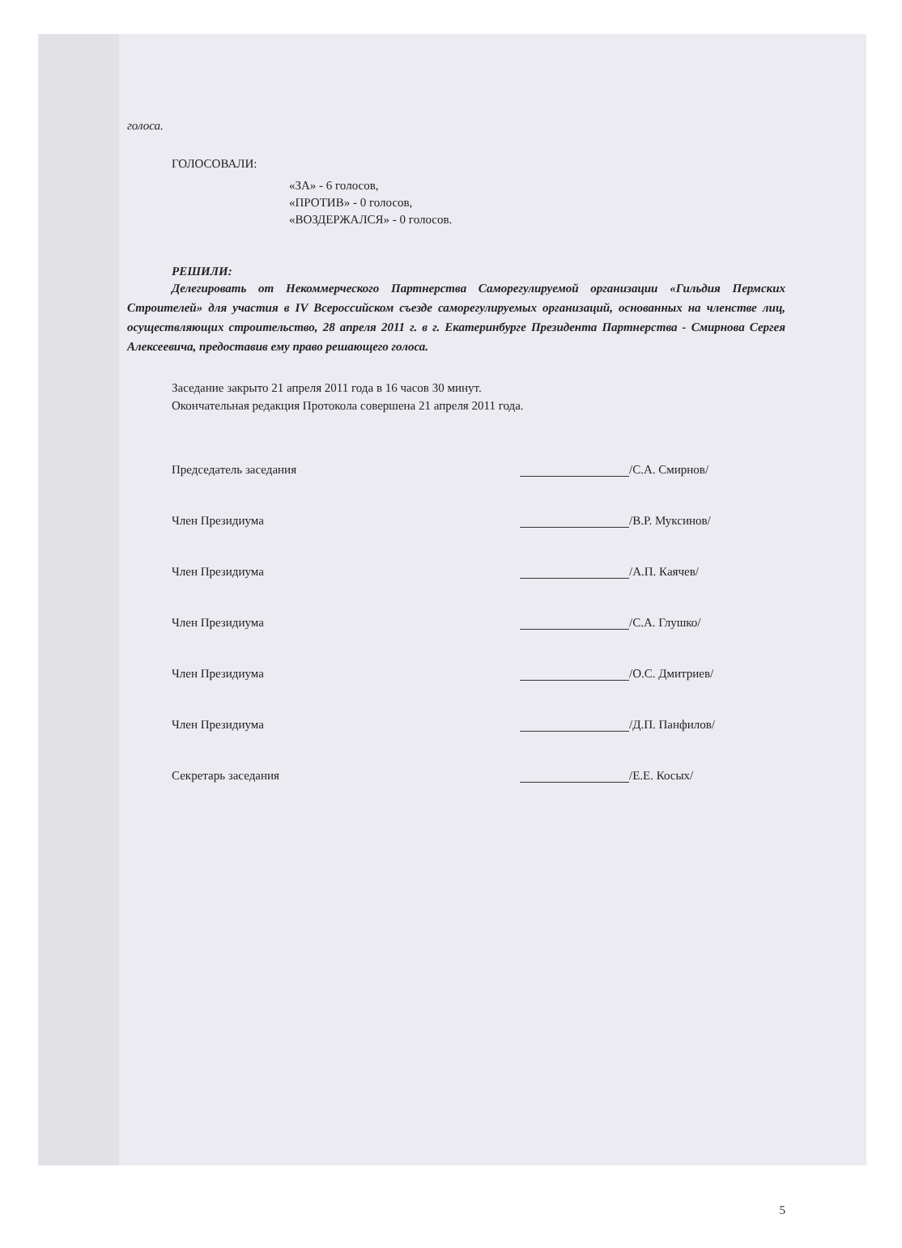голоса.
ГОЛОСОВАЛИ:
«ЗА» - 6 голосов,
«ПРОТИВ» - 0 голосов,
«ВОЗДЕРЖАЛСЯ» - 0 голосов.
РЕШИЛИ:
Делегировать от Некоммерческого Партнерства Саморегулируемой организации «Гильдия Пермских Строителей» для участия в IV Всероссийском съезде саморегулируемых организаций, основанных на членстве лиц, осуществляющих строительство, 28 апреля 2011 г. в г. Екатеринбурге Президента Партнерства - Смирнова Сергея Алексеевича, предоставив ему право решающего голоса.
Заседание закрыто 21 апреля 2011 года в 16 часов 30 минут.
Окончательная редакция Протокола совершена 21 апреля 2011 года.
Председатель заседания /С.А. Смирнов/
Член Президиума /В.Р. Муксинов/
Член Президиума /А.П. Каячев/
Член Президиума /С.А. Глушко/
Член Президиума /О.С. Дмитриев/
Член Президиума /Д.П. Панфилов/
Секретарь заседания /Е.Е. Косых/
5